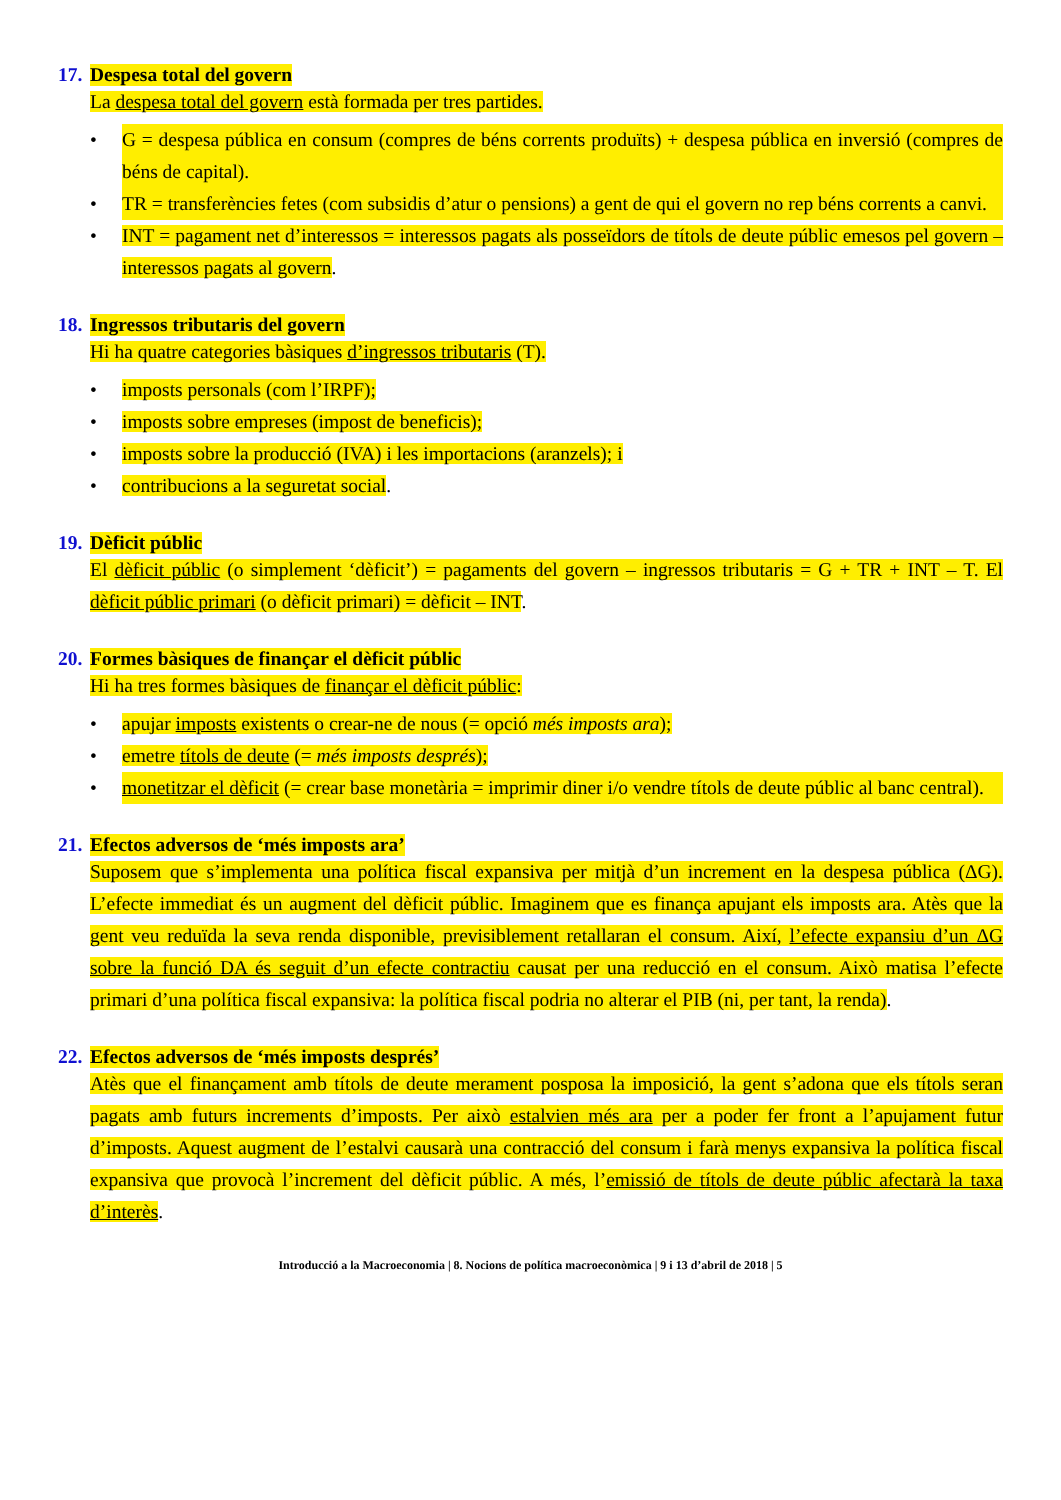17. Despesa total del govern
La despesa total del govern està formada per tres partides.
• G = despesa pública en consum (compres de béns corrents produïts) + despesa pública en inversió (compres de béns de capital).
• TR = transferències fetes (com subsidis d’atur o pensions) a gent de qui el govern no rep béns corrents a canvi.
• INT = pagament net d’interessos = interessos pagats als posseïdors de títols de deute públic emesos pel govern – interessos pagats al govern.
18. Ingressos tributaris del govern
Hi ha quatre categories bàsiques d’ingressos tributaris (T).
• imposts personals (com l’IRPF);
• imposts sobre empreses (impost de beneficis);
• imposts sobre la producció (IVA) i les importacions (aranzels); i
• contribucions a la seguretat social.
19. Dèficit públic
El dèficit públic (o simplement ‘dèficit’) = pagaments del govern – ingressos tributaris = G + TR + INT – T. El dèficit públic primari (o dèficit primari) = dèficit – INT.
20. Formes bàsiques de finançar el dèficit públic
Hi ha tres formes bàsiques de finançar el dèficit públic:
• apujar imposts existents o crear-ne de nous (= opció més imposts ara);
• emetre títols de deute (= més imposts després);
• monetitzar el dèficit (= crear base monetària = imprimir diner i/o vendre títols de deute públic al banc central).
21. Efectos adversos de ‘més imposts ara’
Suposem que s’implementa una política fiscal expansiva per mitjà d’un increment en la despesa pública (ΔG). L’efecte immediat és un augment del dèficit públic. Imaginem que es finança apujant els imposts ara. Atès que la gent veu reduïda la seva renda disponible, previsiblement retallaran el consum. Així, l’efecte expansiu d’un ΔG sobre la funció DA és seguit d’un efecte contractiu causat per una reducció en el consum. Això matisa l’efecte primari d’una política fiscal expansiva: la política fiscal podria no alterar el PIB (ni, per tant, la renda).
22. Efectos adversos de ‘més imposts després’
Atès que el finançament amb títols de deute merament posposa la imposició, la gent s’adona que els títols seran pagats amb futurs increments d’imposts. Per això estalvien més ara per a poder fer front a l’apujament futur d’imposts. Aquest augment de l’estalvi causarà una contracció del consum i farà menys expansiva la política fiscal expansiva que provocà l’increment del dèficit públic. A més, l’emissió de títols de deute públic afectarà la taxa d’interès.
Introducció a la Macroeconomia | 8. Nocions de política macroeconòmica | 9 i 13 d’abril de 2018 | 5